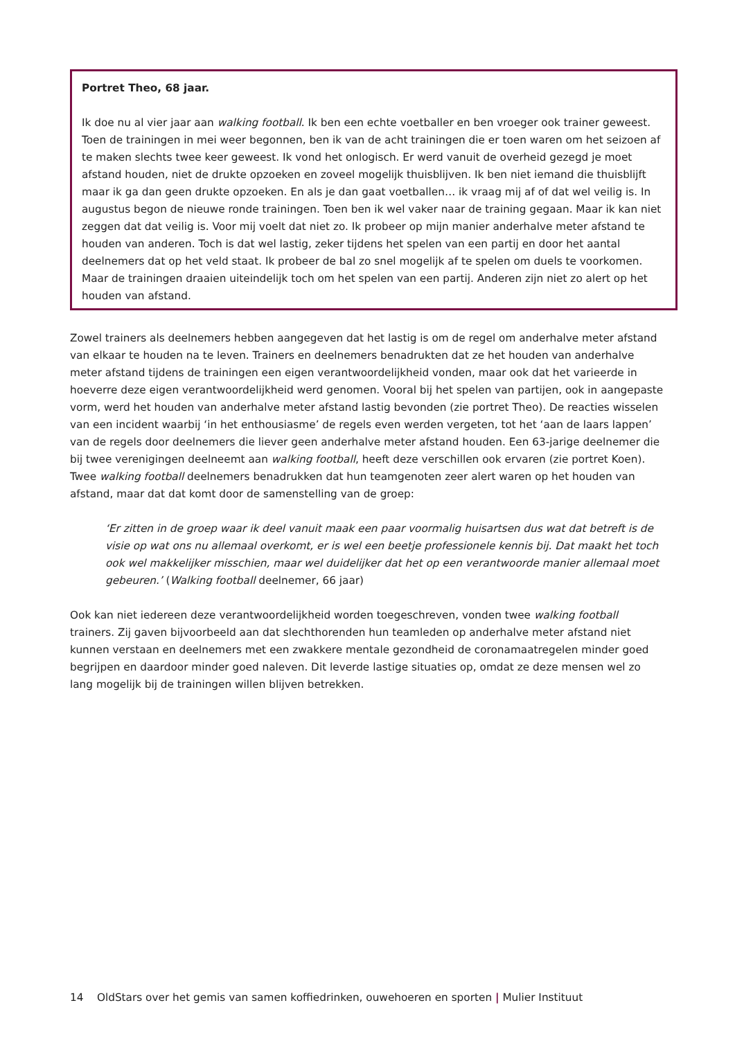Portret Theo, 68 jaar.
Ik doe nu al vier jaar aan walking football. Ik ben een echte voetballer en ben vroeger ook trainer geweest. Toen de trainingen in mei weer begonnen, ben ik van de acht trainingen die er toen waren om het seizoen af te maken slechts twee keer geweest. Ik vond het onlogisch. Er werd vanuit de overheid gezegd je moet afstand houden, niet de drukte opzoeken en zoveel mogelijk thuisblijven. Ik ben niet iemand die thuisblijft maar ik ga dan geen drukte opzoeken. En als je dan gaat voetballen… ik vraag mij af of dat wel veilig is. In augustus begon de nieuwe ronde trainingen. Toen ben ik wel vaker naar de training gegaan. Maar ik kan niet zeggen dat dat veilig is. Voor mij voelt dat niet zo. Ik probeer op mijn manier anderhalve meter afstand te houden van anderen. Toch is dat wel lastig, zeker tijdens het spelen van een partij en door het aantal deelnemers dat op het veld staat. Ik probeer de bal zo snel mogelijk af te spelen om duels te voorkomen. Maar de trainingen draaien uiteindelijk toch om het spelen van een partij. Anderen zijn niet zo alert op het houden van afstand.
Zowel trainers als deelnemers hebben aangegeven dat het lastig is om de regel om anderhalve meter afstand van elkaar te houden na te leven. Trainers en deelnemers benadrukten dat ze het houden van anderhalve meter afstand tijdens de trainingen een eigen verantwoordelijkheid vonden, maar ook dat het varieerde in hoeverre deze eigen verantwoordelijkheid werd genomen. Vooral bij het spelen van partijen, ook in aangepaste vorm, werd het houden van anderhalve meter afstand lastig bevonden (zie portret Theo). De reacties wisselen van een incident waarbij ‘in het enthousiasme’ de regels even werden vergeten, tot het ‘aan de laars lappen’ van de regels door deelnemers die liever geen anderhalve meter afstand houden. Een 63-jarige deelnemer die bij twee verenigingen deelneemt aan walking football, heeft deze verschillen ook ervaren (zie portret Koen). Twee walking football deelnemers benadrukken dat hun teamgenoten zeer alert waren op het houden van afstand, maar dat dat komt door de samenstelling van de groep:
‘Er zitten in de groep waar ik deel vanuit maak een paar voormalig huisartsen dus wat dat betreft is de visie op wat ons nu allemaal overkomt, er is wel een beetje professionele kennis bij. Dat maakt het toch ook wel makkelijker misschien, maar wel duidelijker dat het op een verantwoorde manier allemaal moet gebeuren.’ (Walking football deelnemer, 66 jaar)
Ook kan niet iedereen deze verantwoordelijkheid worden toegeschreven, vonden twee walking football trainers. Zij gaven bijvoorbeeld aan dat slechthorenden hun teamleden op anderhalve meter afstand niet kunnen verstaan en deelnemers met een zwakkere mentale gezondheid de coronamaatregelen minder goed begrijpen en daardoor minder goed naleven. Dit leverde lastige situaties op, omdat ze deze mensen wel zo lang mogelijk bij de trainingen willen blijven betrekken.
14 OldStars over het gemis van samen koffiedrinken, ouwehoeren en sporten | Mulier Instituut